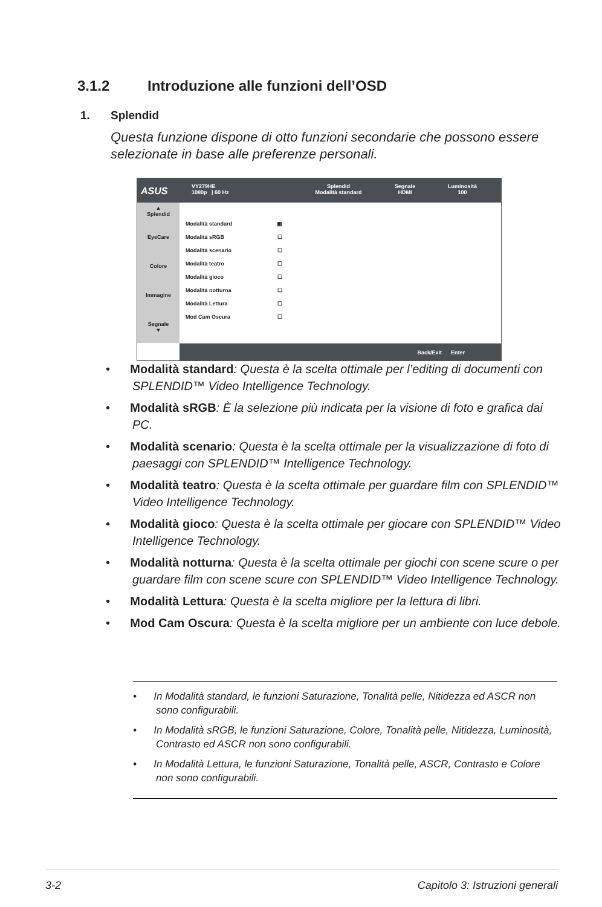3.1.2 Introduzione alle funzioni dell’OSD
1. Splendid
Questa funzione dispone di otto funzioni secondarie che possono essere selezionate in base alle preferenze personali.
ASUS
VY279HE
1080p | 60 Hz
Splendid
Modalità standard
Segnale
HDMI
Luminosità
100
▲
Splendid
EyeCare
Colore
Immagine
Segnale
▼
Modalità standard ▣
Modalità sRGB ☐
Modalità scenario ☐
Modalità teatro ☐
Modalità gioco ☐
Modalità notturna ☐
Modalità Lettura ☐
Mod Cam Oscura ☐
Back/Exit Enter
• Modalità standard: Questa è la scelta ottimale per l’editing di documenti con SPLENDID™ Video Intelligence Technology.
• Modalità sRGB: È la selezione più indicata per la visione di foto e grafica dai PC.
• Modalità scenario: Questa è la scelta ottimale per la visualizzazione di foto di paesaggi con SPLENDID™ Intelligence Technology.
• Modalità teatro: Questa è la scelta ottimale per guardare film con SPLENDID™ Video Intelligence Technology.
• Modalità gioco: Questa è la scelta ottimale per giocare con SPLENDID™ Video Intelligence Technology.
• Modalità notturna: Questa è la scelta ottimale per giochi con scene scure o per guardare film con scene scure con SPLENDID™ Video Intelligence Technology.
• Modalità Lettura: Questa è la scelta migliore per la lettura di libri.
• Mod Cam Oscura: Questa è la scelta migliore per un ambiente con luce debole.
• In Modalità standard, le funzioni Saturazione, Tonalità pelle, Nitidezza ed ASCR non sono configurabili.
• In Modalità sRGB, le funzioni Saturazione, Colore, Tonalità pelle, Nitidezza, Luminosità, Contrasto ed ASCR non sono configurabili.
• In Modalità Lettura, le funzioni Saturazione, Tonalità pelle, ASCR, Contrasto e Colore non sono configurabili.
3-2 Capitolo 3: Istruzioni generali